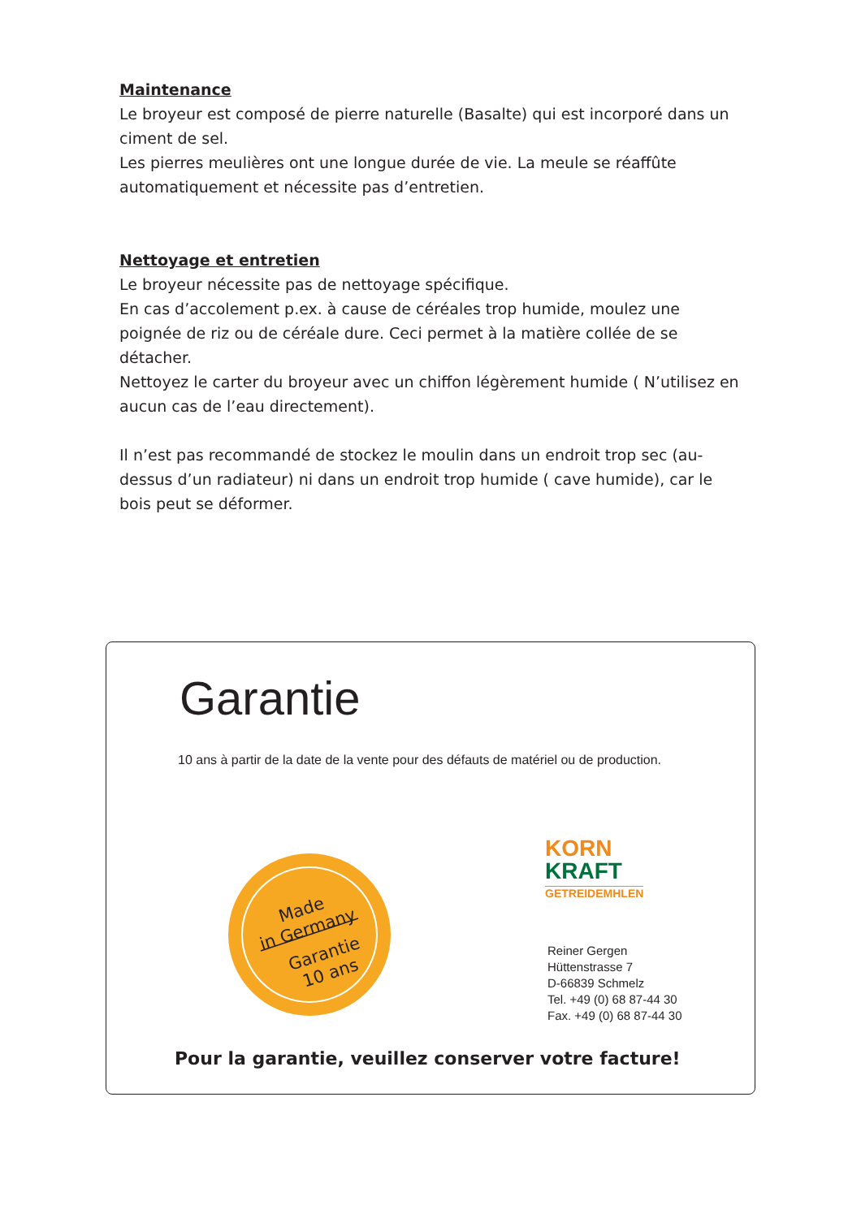Maintenance
Le broyeur est composé de pierre naturelle (Basalte) qui est incorporé dans un ciment de sel.
Les pierres meulières ont une longue durée de vie. La meule se réaffûte automatiquement et nécessite pas d’entretien.
Nettoyage et entretien
Le broyeur nécessite pas de nettoyage spécifique.
En cas d’accolement p.ex. à cause de céréales trop humide, moulez une poignée de riz ou de céréale dure. Ceci permet à la matière collée de se détacher.
Nettoyez le carter du broyeur avec un chiffon légèrement humide ( N’utilisez en aucun cas de l’eau directement).
Il n’est pas recommandé de stockez le moulin dans un endroit trop sec (au-dessus d’un radiateur) ni dans un endroit trop humide ( cave humide), car le bois peut se déformer.
Garantie
10 ans à partir de la date de la vente pour des défauts de matériel ou de production.
Made
in Germany
Garantie
10 ans
KORN
KRAFT
GETREIDEMHLEN
Reiner Gergen
Hüttenstrasse 7
D-66839 Schmelz
Tel. +49 (0) 68 87-44 30
Fax. +49 (0) 68 87-44 30
Pour la garantie, veuillez conserver votre facture!